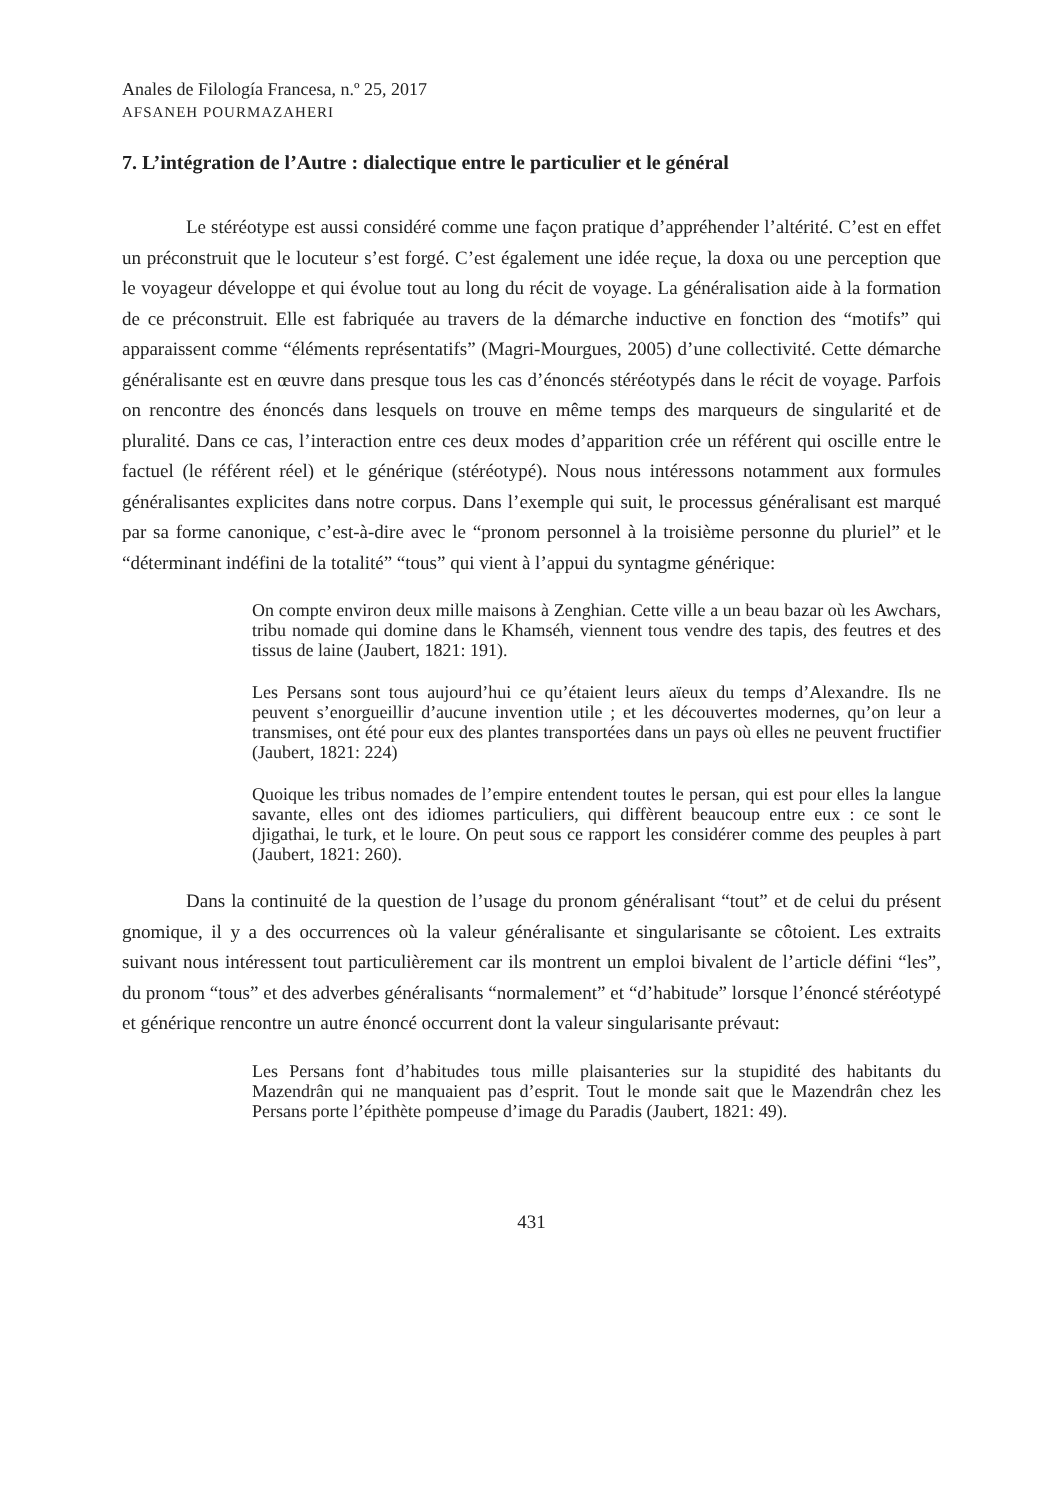Anales de Filología Francesa, n.º 25, 2017
AFSANEH POURMAZAHERI
7. L’intégration de l’Autre : dialectique entre le particulier et le général
Le stéréotype est aussi considéré comme une façon pratique d’appréhender l’altérité. C’est en effet un préconstruit que le locuteur s’est forgé. C’est également une idée reçue, la doxa ou une perception que le voyageur développe et qui évolue tout au long du récit de voyage. La généralisation aide à la formation de ce préconstruit. Elle est fabriquée au travers de la démarche inductive en fonction des “motifs” qui apparaissent comme “éléments représentatifs” (Magri-Mourgues, 2005) d’une collectivité. Cette démarche généralisante est en œuvre dans presque tous les cas d’énoncés stéréotypés dans le récit de voyage. Parfois on rencontre des énoncés dans lesquels on trouve en même temps des marqueurs de singularité et de pluralité. Dans ce cas, l’interaction entre ces deux modes d’apparition crée un référent qui oscille entre le factuel (le référent réel) et le générique (stéréotypé). Nous nous intéressons notamment aux formules généralisantes explicites dans notre corpus. Dans l’exemple qui suit, le processus généralisant est marqué par sa forme canonique, c’est-à-dire avec le “pronom personnel à la troisième personne du pluriel” et le “déterminant indéfini de la totalité” “tous” qui vient à l’appui du syntagme générique:
On compte environ deux mille maisons à Zenghian. Cette ville a un beau bazar où les Awchars, tribu nomade qui domine dans le Khamséh, viennent tous vendre des tapis, des feutres et des tissus de laine (Jaubert, 1821: 191).
Les Persans sont tous aujourd’hui ce qu’étaient leurs aïeux du temps d’Alexandre. Ils ne peuvent s’enorgueillir d’aucune invention utile ; et les découvertes modernes, qu’on leur a transmises, ont été pour eux des plantes transportées dans un pays où elles ne peuvent fructifier (Jaubert, 1821: 224)
Quoique les tribus nomades de l’empire entendent toutes le persan, qui est pour elles la langue savante, elles ont des idiomes particuliers, qui diffèrent beaucoup entre eux : ce sont le djigathai, le turk, et le loure. On peut sous ce rapport les considérer comme des peuples à part (Jaubert, 1821: 260).
Dans la continuité de la question de l’usage du pronom généralisant “tout” et de celui du présent gnomique, il y a des occurrences où la valeur généralisante et singularisante se côtoient. Les extraits suivant nous intéressent tout particulièrement car ils montrent un emploi bivalent de l’article défini “les”, du pronom “tous” et des adverbes généralisants “normalement” et “d’habitude” lorsque l’énoncé stéréotypé et générique rencontre un autre énoncé occurrent dont la valeur singularisante prévaut:
Les Persans font d’habitudes tous mille plaisanteries sur la stupidité des habitants du Mazendrân qui ne manquaient pas d’esprit. Tout le monde sait que le Mazendrân chez les Persans porte l’épithète pompeuse d’image du Paradis (Jaubert, 1821: 49).
431